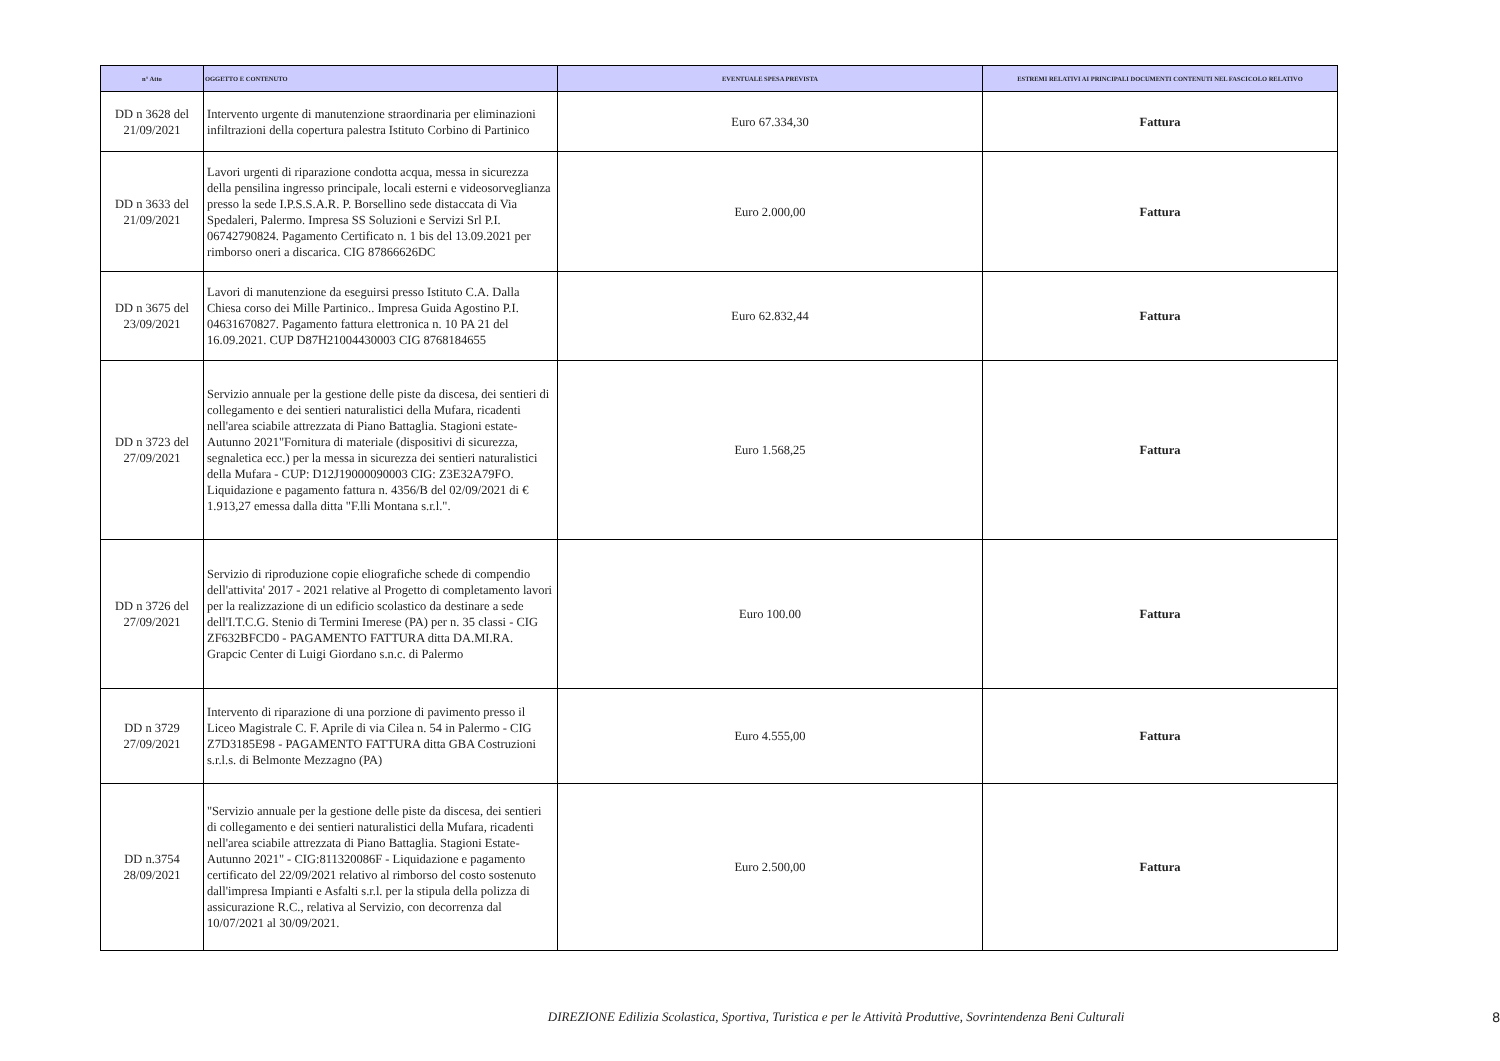| n° Atto | OGGETTO E CONTENUTO | EVENTUALE SPESA PREVISTA | ESTREMI RELATIVI AI PRINCIPALI DOCUMENTI CONTENUTI NEL FASCICOLO RELATIVO |
| --- | --- | --- | --- |
| DD n 3628 del 21/09/2021 | Intervento urgente di manutenzione straordinaria per eliminazioni infiltrazioni della copertura palestra Istituto Corbino di Partinico | Euro 67.334,30 | Fattura |
| DD n 3633 del 21/09/2021 | Lavori urgenti di riparazione condotta acqua, messa in sicurezza della pensilina ingresso principale, locali esterni e videosorveglianza presso la sede I.P.S.S.A.R. P. Borsellino sede distaccata di Via Spedaleri, Palermo. Impresa SS Soluzioni e Servizi Srl P.I. 06742790824. Pagamento Certificato n. 1 bis del 13.09.2021 per rimborso oneri a discarica. CIG 87866626DC | Euro 2.000,00 | Fattura |
| DD n 3675 del 23/09/2021 | Lavori di manutenzione da eseguirsi presso Istituto C.A. Dalla Chiesa corso dei Mille Partinico.. Impresa Guida Agostino P.I. 04631670827. Pagamento fattura elettronica n. 10 PA 21 del 16.09.2021. CUP D87H21004430003 CIG 8768184655 | Euro 62.832,44 | Fattura |
| DD n 3723 del 27/09/2021 | Servizio annuale per la gestione delle piste da discesa, dei sentieri di collegamento e dei sentieri naturalistici della Mufara, ricadenti nell'area sciabile attrezzata di Piano Battaglia. Stagioni estate-Autunno 2021"Fornitura di materiale (dispositivi di sicurezza, segnaletica ecc.) per la messa in sicurezza dei sentieri naturalistici della Mufara - CUP: D12J19000090003 CIG: Z3E32A79FO. Liquidazione e pagamento fattura n. 4356/B del 02/09/2021 di € 1.913,27 emessa dalla ditta "F.lli Montana s.r.l.". | Euro 1.568,25 | Fattura |
| DD n 3726 del 27/09/2021 | Servizio di riproduzione copie eliografiche schede di compendio dell'attivita' 2017 - 2021 relative al Progetto di completamento lavori per la realizzazione di un edificio scolastico da destinare a sede dell'I.T.C.G. Stenio di Termini Imerese (PA) per n. 35 classi - CIG ZF632BFCD0 - PAGAMENTO FATTURA ditta DA.MI.RA. Grapcic Center di Luigi Giordano s.n.c. di Palermo | Euro 100.00 | Fattura |
| DD n 3729 27/09/2021 | Intervento di riparazione di una porzione di pavimento presso il Liceo Magistrale C. F. Aprile di via Cilea n. 54 in Palermo - CIG Z7D3185E98 - PAGAMENTO FATTURA ditta GBA Costruzioni s.r.l.s. di Belmonte Mezzagno (PA) | Euro 4.555,00 | Fattura |
| DD n.3754 28/09/2021 | "Servizio annuale per la gestione delle piste da discesa, dei sentieri di collegamento e dei sentieri naturalistici della Mufara, ricadenti nell'area sciabile attrezzata di Piano Battaglia. Stagioni Estate-Autunno 2021" - CIG:811320086F - Liquidazione e pagamento certificato del 22/09/2021 relativo al rimborso del costo sostenuto dall'impresa Impianti e Asfalti s.r.l. per la stipula della polizza di assicurazione R.C., relativa al Servizio, con decorrenza dal 10/07/2021 al 30/09/2021. | Euro 2.500,00 | Fattura |
DIREZIONE Edilizia Scolastica, Sportiva, Turistica e per le Attività Produttive, Sovrintendenza Beni Culturali
8